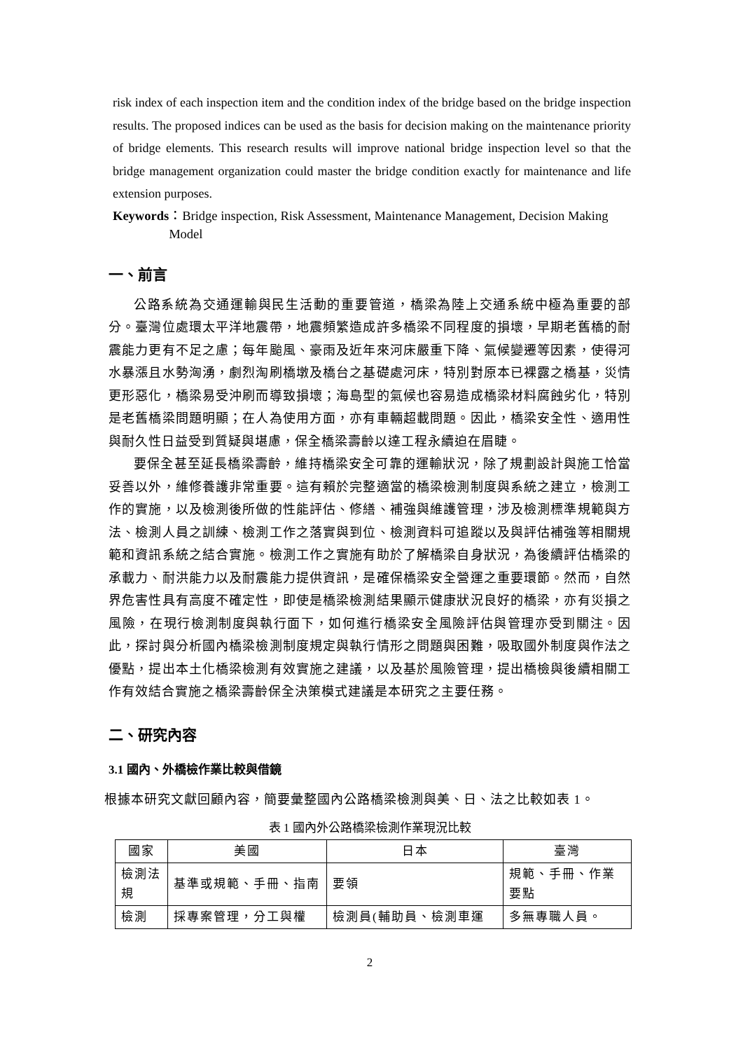risk index of each inspection item and the condition index of the bridge based on the bridge inspection results. The proposed indices can be used as the basis for decision making on the maintenance priority of bridge elements. This research results will improve national bridge inspection level so that the bridge management organization could master the bridge condition exactly for maintenance and life extension purposes.
Keywords ：Bridge inspection, Risk Assessment, Maintenance Management, Decision Making Model
一、前言
公路系統為交通運輸與民生活動的重要管道，橋梁為陸上交通系統中極為重要的部分。臺灣位處環太平洋地震帶，地震頻繁造成許多橋梁不同程度的損壞，早期老舊橋的耐震能力更有不足之慮；每年颱風、豪雨及近年來河床嚴重下降、氣候變遷等因素，使得河水暴漲且水勢洶湧，劇烈淘刷橋墩及橋台之基礎處河床，特別對原本已裸露之橋基，災情更形惡化，橋梁易受沖刷而導致損壞；海島型的氣候也容易造成橋梁材料腐蝕劣化，特別是老舊橋梁問題明顯；在人為使用方面，亦有車輛超載問題。因此，橋梁安全性、適用性與耐久性日益受到質疑與堪慮，保全橋梁壽齡以達工程永續迫在眉睫。
要保全甚至延長橋梁壽齡，維持橋梁安全可靠的運輸狀況，除了規劃設計與施工恰當妥善以外，維修養護非常重要。這有賴於完整適當的橋梁檢測制度與系統之建立，檢測工作的實施，以及檢測後所做的性能評估、修繕、補強與維護管理，涉及檢測標準規範與方法、檢測人員之訓練、檢測工作之落實與到位、檢測資料可追蹤以及與評估補強等相關規範和資訊系統之結合實施。檢測工作之實施有助於了解橋梁自身狀況，為後續評估橋梁的承載力、耐洪能力以及耐震能力提供資訊，是確保橋梁安全營運之重要環節。然而，自然界危害性具有高度不確定性，即使是橋梁檢測結果顯示健康狀況良好的橋梁，亦有災損之風險，在現行檢測制度與執行面下，如何進行橋梁安全風險評估與管理亦受到關注。因此，探討與分析國內橋梁檢測制度規定與執行情形之問題與困難，吸取國外制度與作法之優點，提出本土化橋梁檢測有效實施之建議，以及基於風險管理，提出橋檢與後續相關工作有效結合實施之橋梁壽齡保全決策模式建議是本研究之主要任務。
二、研究內容
3.1 國內、外橋檢作業比較與借鏡
根據本研究文獻回顧內容，簡要彙整國內公路橋梁檢測與美、日、法之比較如表 1。
表 1 國內外公路橋梁檢測作業現況比較
| 國家 | 美國 | 日本 | 臺灣 |
| --- | --- | --- | --- |
| 檢測法規 | 基準或規範、手冊、指南 | 要領 | 規範、手冊、作業要點 |
| 檢測 | 採專案管理，分工與權 | 檢測員(輔助員、檢測車運 | 多無專職人員。 |
2